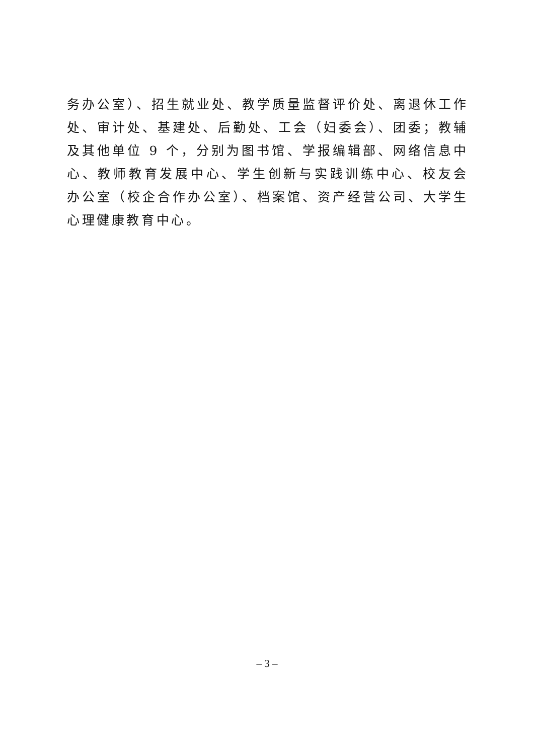务办公室）、招生就业处、教学质量监督评价处、离退休工作处、审计处、基建处、后勤处、工会（妇委会）、团委；教辅及其他单位 9 个，分别为图书馆、学报编辑部、网络信息中心、教师教育发展中心、学生创新与实践训练中心、校友会办公室（校企合作办公室）、档案馆、资产经营公司、大学生心理健康教育中心。
– 3 –